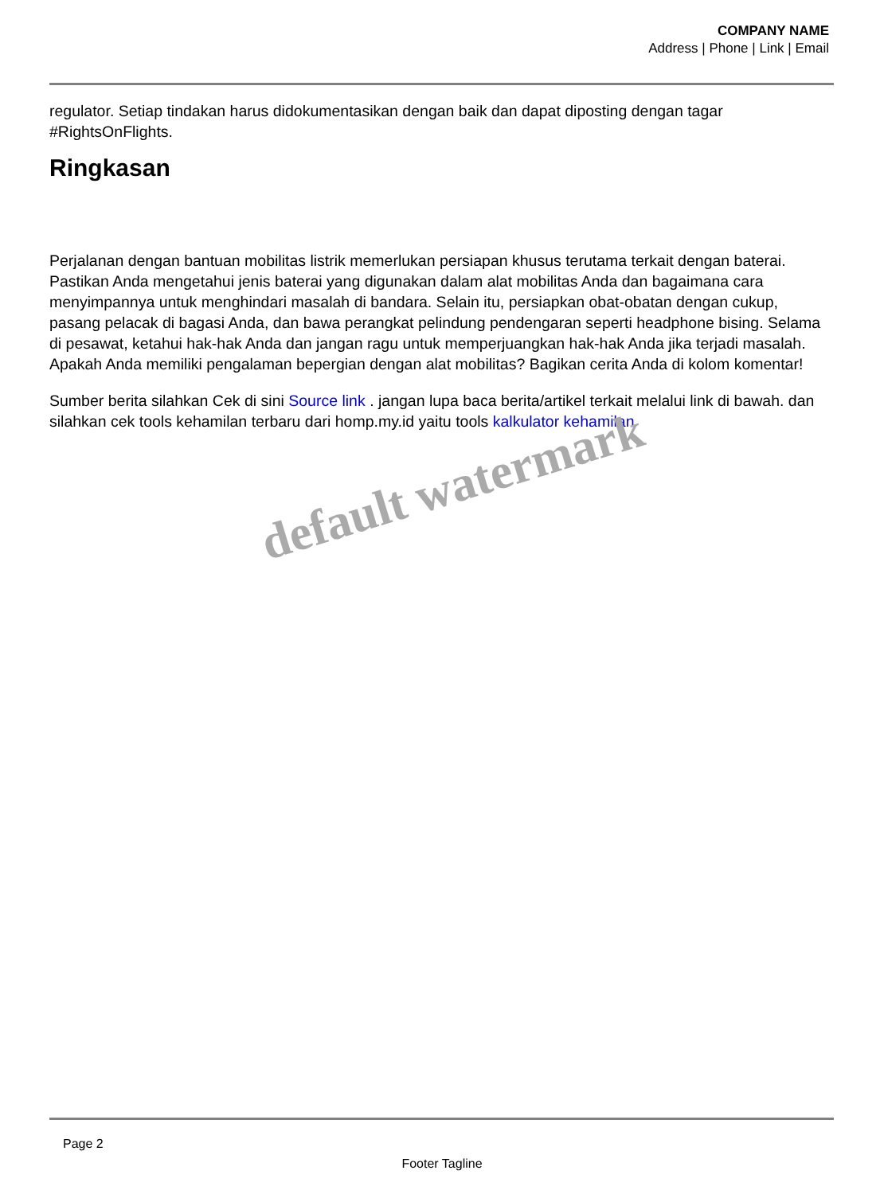COMPANY NAME
Address | Phone | Link | Email
regulator. Setiap tindakan harus didokumentasikan dengan baik dan dapat diposting dengan tagar #RightsOnFlights.
Ringkasan
Perjalanan dengan bantuan mobilitas listrik memerlukan persiapan khusus terutama terkait dengan baterai. Pastikan Anda mengetahui jenis baterai yang digunakan dalam alat mobilitas Anda dan bagaimana cara menyimpannya untuk menghindari masalah di bandara. Selain itu, persiapkan obat-obatan dengan cukup, pasang pelacak di bagasi Anda, dan bawa perangkat pelindung pendengaran seperti headphone bising. Selama di pesawat, ketahui hak-hak Anda dan jangan ragu untuk memperjuangkan hak-hak Anda jika terjadi masalah. Apakah Anda memiliki pengalaman bepergian dengan alat mobilitas? Bagikan cerita Anda di kolom komentar!
Sumber berita silahkan Cek di sini Source link . jangan lupa baca berita/artikel terkait melalui link di bawah. dan silahkan cek tools kehamilan terbaru dari homp.my.id yaitu tools kalkulator kehamilan
default watermark
Page 2
Footer Tagline